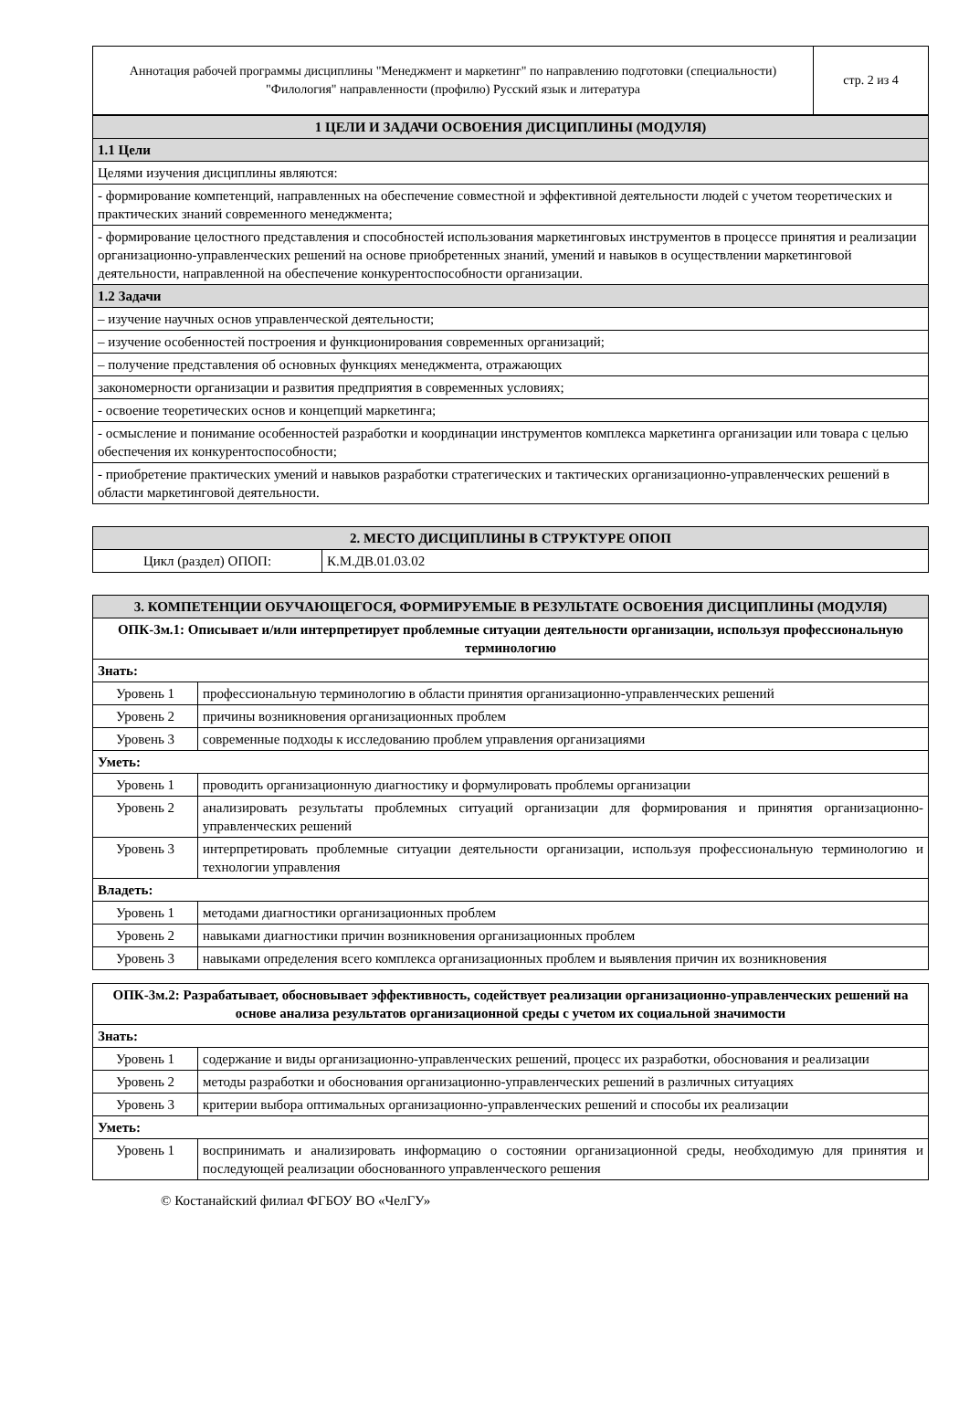| Аннотация рабочей программы дисциплины "Менеджмент и маркетинг" по направлению подготовки (специальности) "Филология" направленности (профилю) Русский язык и литература | стр. 2 из 4 |
| 1 ЦЕЛИ И ЗАДАЧИ ОСВОЕНИЯ ДИСЦИПЛИНЫ (МОДУЛЯ) |
| 1.1 Цели |
| Целями изучения дисциплины являются: |
| - формирование компетенций, направленных на обеспечение совместной и эффективной деятельности людей с учетом теоретических и практических знаний современного менеджмента; |
| - формирование целостного представления и способностей использования маркетинговых инструментов в процессе принятия и реализации организационно-управленческих решений на основе приобретенных знаний, умений и навыков в осуществлении маркетинговой деятельности, направленной на обеспечение конкурентоспособности организации. |
| 1.2 Задачи |
| – изучение научных основ управленческой деятельности; |
| – изучение особенностей построения и функционирования современных организаций; |
| – получение представления об основных функциях менеджмента, отражающих |
| закономерности организации и развития предприятия в современных условиях; |
| - освоение теоретических основ и концепций маркетинга; |
| - осмысление и понимание особенностей разработки и координации инструментов комплекса маркетинга организации или товара с целью обеспечения их конкурентоспособности; |
| - приобретение практических умений и навыков разработки стратегических и тактических организационно-управленческих решений в области маркетинговой деятельности. |
| 2. МЕСТО ДИСЦИПЛИНЫ В СТРУКТУРЕ ОПОП | |
| Цикл (раздел) ОПОП: | К.М.ДВ.01.03.02 |
| 3. КОМПЕТЕНЦИИ ОБУЧАЮЩЕГОСЯ, ФОРМИРУЕМЫЕ В РЕЗУЛЬТАТЕ ОСВОЕНИЯ ДИСЦИПЛИНЫ (МОДУЛЯ) | |
| ОПК-3м.1: Описывает и/или интерпретирует проблемные ситуации деятельности организации, используя профессиональную терминологию | |
| Знать: | |
| Уровень 1 | профессиональную терминологию в области принятия организационно-управленческих решений |
| Уровень 2 | причины возникновения организационных проблем |
| Уровень 3 | современные подходы к исследованию проблем управления организациями |
| Уметь: | |
| Уровень 1 | проводить организационную диагностику и формулировать проблемы организации |
| Уровень 2 | анализировать результаты проблемных ситуаций организации для формирования и принятия организационно-управленческих решений |
| Уровень 3 | интерпретировать проблемные ситуации деятельности организации, используя профессиональную терминологию и технологии управления |
| Владеть: | |
| Уровень 1 | методами диагностики организационных проблем |
| Уровень 2 | навыками диагностики причин возникновения организационных проблем |
| Уровень 3 | навыками определения всего комплекса организационных проблем и выявления причин их возникновения |
| ОПК-3м.2: Разрабатывает, обосновывает эффективность, содействует реализации организационно-управленческих решений на основе анализа результатов организационной среды с учетом их социальной значимости | |
| Знать: | |
| Уровень 1 | содержание и виды организационно-управленческих решений, процесс их разработки, обоснования и реализации |
| Уровень 2 | методы разработки и обоснования организационно-управленческих решений в различных ситуациях |
| Уровень 3 | критерии выбора оптимальных организационно-управленческих решений и способы их реализации |
| Уметь: | |
| Уровень 1 | воспринимать и анализировать информацию о состоянии организационной среды, необходимую для принятия и последующей реализации обоснованного управленческого решения |
© Костанайский филиал ФГБОУ ВО «ЧелГУ»